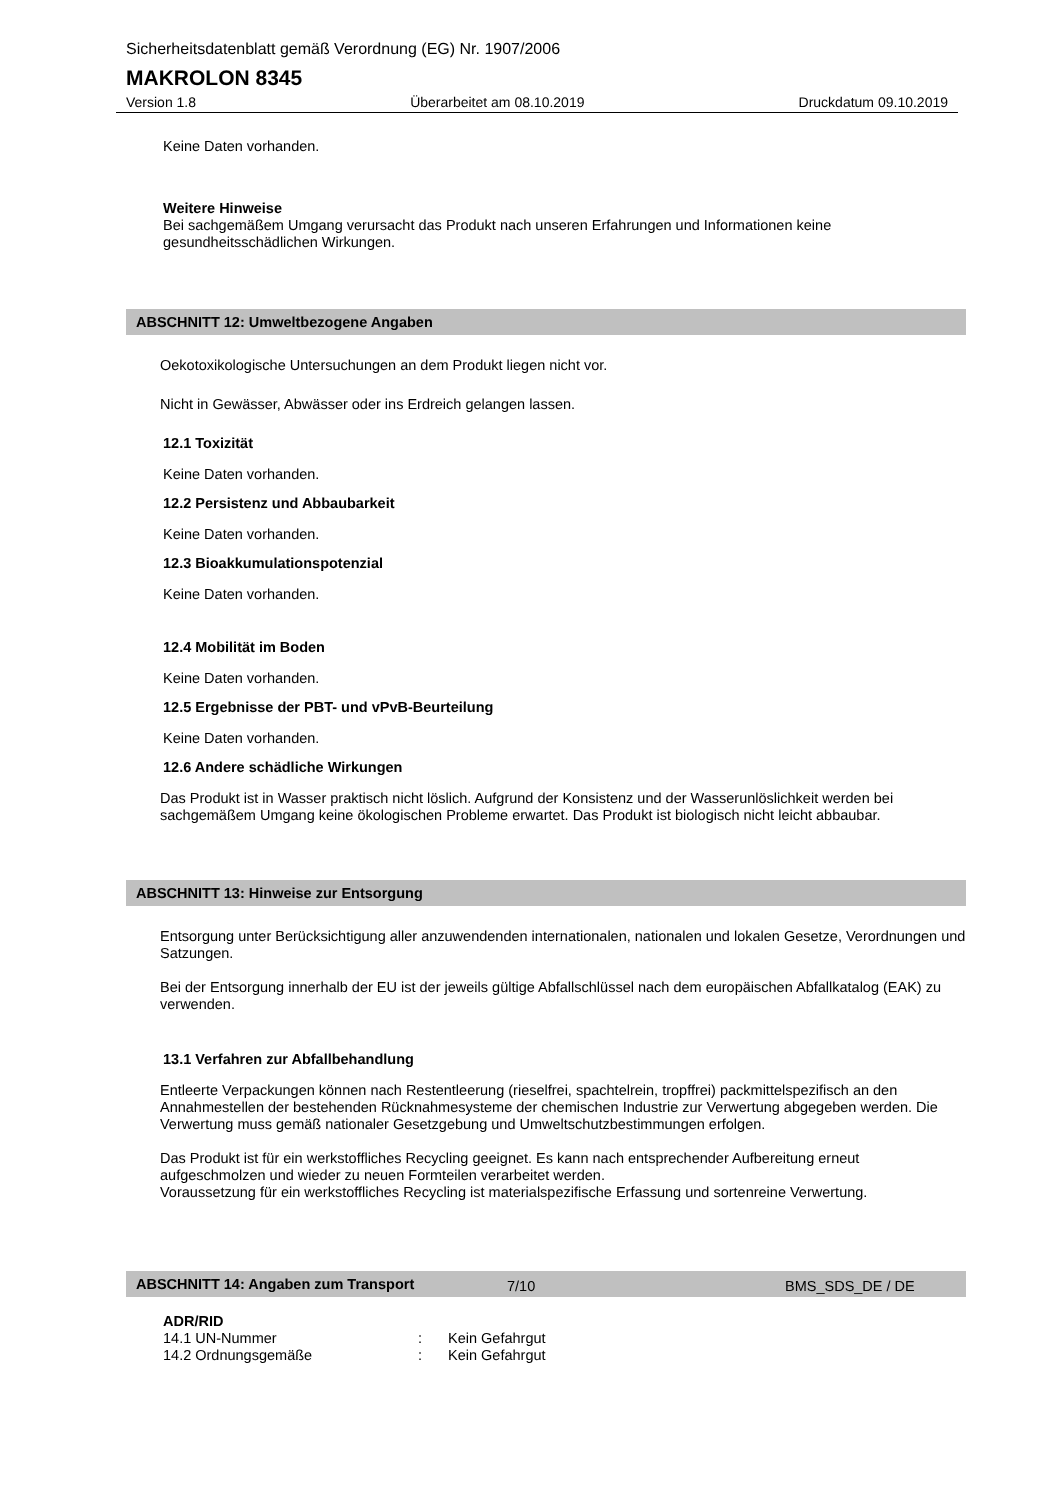Sicherheitsdatenblatt gemäß Verordnung (EG) Nr. 1907/2006
MAKROLON 8345
Version 1.8 Überarbeitet am 08.10.2019 Druckdatum 09.10.2019
Keine Daten vorhanden.
Weitere Hinweise
Bei sachgemäßem Umgang verursacht das Produkt nach unseren Erfahrungen und Informationen keine gesundheitsschädlichen Wirkungen.
ABSCHNITT 12: Umweltbezogene Angaben
Oekotoxikologische Untersuchungen an dem Produkt liegen nicht vor.
Nicht in Gewässer, Abwässer oder ins Erdreich gelangen lassen.
12.1 Toxizität
Keine Daten vorhanden.
12.2 Persistenz und Abbaubarkeit
Keine Daten vorhanden.
12.3 Bioakkumulationspotenzial
Keine Daten vorhanden.
12.4 Mobilität im Boden
Keine Daten vorhanden.
12.5 Ergebnisse der PBT- und vPvB-Beurteilung
Keine Daten vorhanden.
12.6 Andere schädliche Wirkungen
Das Produkt ist in Wasser praktisch nicht löslich. Aufgrund der Konsistenz und der Wasserunlöslichkeit werden bei sachgemäßem Umgang keine ökologischen Probleme erwartet. Das Produkt ist biologisch nicht leicht abbaubar.
ABSCHNITT 13: Hinweise zur Entsorgung
Entsorgung unter Berücksichtigung aller anzuwendenden internationalen, nationalen und lokalen Gesetze, Verordnungen und Satzungen.
Bei der Entsorgung innerhalb der EU ist der jeweils gültige Abfallschlüssel nach dem europäischen Abfallkatalog (EAK) zu verwenden.
13.1 Verfahren zur Abfallbehandlung
Entleerte Verpackungen können nach Restentleerung (rieselfrei, spachtelrein, tropffrei) packmittelspezifisch an den Annahmestellen der bestehenden Rücknahmesysteme der chemischen Industrie zur Verwertung abgegeben werden. Die Verwertung muss gemäß nationaler Gesetzgebung und Umweltschutzbestimmungen erfolgen.
Das Produkt ist für ein werkstoffliches Recycling geeignet. Es kann nach entsprechender Aufbereitung erneut aufgeschmolzen und wieder zu neuen Formteilen verarbeitet werden.
Voraussetzung für ein werkstoffliches Recycling ist materialspezifische Erfassung und sortenreine Verwertung.
ABSCHNITT 14: Angaben zum Transport
ADR/RID
14.1 UN-Nummer: Kein Gefahrgut
14.2 Ordnungsgemäße: Kein Gefahrgut
7/10 BMS_SDS_DE / DE